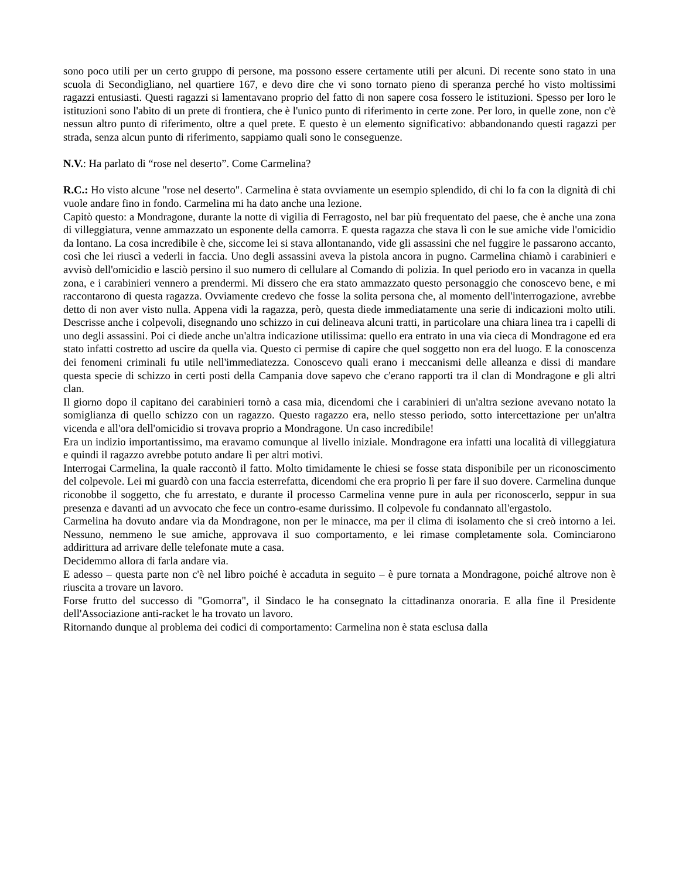sono poco utili per un certo gruppo di persone, ma possono essere certamente utili per alcuni. Di recente sono stato in una scuola di Secondigliano, nel quartiere 167, e devo dire che vi sono tornato pieno di speranza perché ho visto moltissimi ragazzi entusiasti. Questi ragazzi si lamentavano proprio del fatto di non sapere cosa fossero le istituzioni. Spesso per loro le istituzioni sono l'abito di un prete di frontiera, che è l'unico punto di riferimento in certe zone. Per loro, in quelle zone, non c'è nessun altro punto di riferimento, oltre a quel prete. E questo è un elemento significativo: abbandonando questi ragazzi per strada, senza alcun punto di riferimento, sappiamo quali sono le conseguenze.
N.V.: Ha parlato di “rose nel deserto”. Come Carmelina?
R.C.: Ho visto alcune "rose nel deserto". Carmelina è stata ovviamente un esempio splendido, di chi lo fa con la dignità di chi vuole andare fino in fondo. Carmelina mi ha dato anche una lezione.
Capitò questo: a Mondragone, durante la notte di vigilia di Ferragosto, nel bar più frequentato del paese, che è anche una zona di villeggiatura, venne ammazzato un esponente della camorra. E questa ragazza che stava lì con le sue amiche vide l'omicidio da lontano. La cosa incredibile è che, siccome lei si stava allontanando, vide gli assassini che nel fuggire le passarono accanto, così che lei riuscì a vederli in faccia. Uno degli assassini aveva la pistola ancora in pugno. Carmelina chiamò i carabinieri e avvisò dell'omicidio e lasciò persino il suo numero di cellulare al Comando di polizia. In quel periodo ero in vacanza in quella zona, e i carabinieri vennero a prendermi. Mi dissero che era stato ammazzato questo personaggio che conoscevo bene, e mi raccontarono di questa ragazza. Ovviamente credevo che fosse la solita persona che, al momento dell'interrogazione, avrebbe detto di non aver visto nulla. Appena vidi la ragazza, però, questa diede immediatamente una serie di indicazioni molto utili. Descrisse anche i colpevoli, disegnando uno schizzo in cui delineava alcuni tratti, in particolare una chiara linea tra i capelli di uno degli assassini. Poi ci diede anche un'altra indicazione utilissima: quello era entrato in una via cieca di Mondragone ed era stato infatti costretto ad uscire da quella via. Questo ci permise di capire che quel soggetto non era del luogo. E la conoscenza dei fenomeni criminali fu utile nell'immediatezza. Conoscevo quali erano i meccanismi delle alleanza e dissi di mandare questa specie di schizzo in certi posti della Campania dove sapevo che c'erano rapporti tra il clan di Mondragone e gli altri clan.
Il giorno dopo il capitano dei carabinieri tornò a casa mia, dicendomi che i carabinieri di un'altra sezione avevano notato la somiglianza di quello schizzo con un ragazzo. Questo ragazzo era, nello stesso periodo, sotto intercettazione per un'altra vicenda e all'ora dell'omicidio si trovava proprio a Mondragone. Un caso incredibile!
Era un indizio importantissimo, ma eravamo comunque al livello iniziale. Mondragone era infatti una località di villeggiatura e quindi il ragazzo avrebbe potuto andare lì per altri motivi.
Interrogai Carmelina, la quale raccontò il fatto. Molto timidamente le chiesi se fosse stata disponibile per un riconoscimento del colpevole. Lei mi guardò con una faccia esterrefatta, dicendomi che era proprio lì per fare il suo dovere. Carmelina dunque riconobbe il soggetto, che fu arrestato, e durante il processo Carmelina venne pure in aula per riconoscerlo, seppur in sua presenza e davanti ad un avvocato che fece un contro-esame durissimo. Il colpevole fu condannato all'ergastolo.
Carmelina ha dovuto andare via da Mondragone, non per le minacce, ma per il clima di isolamento che si creò intorno a lei. Nessuno, nemmeno le sue amiche, approvava il suo comportamento, e lei rimase completamente sola. Cominciarono addirittura ad arrivare delle telefonate mute a casa.
Decidemmo allora di farla andare via.
E adesso – questa parte non c'è nel libro poiché è accaduta in seguito – è pure tornata a Mondragone, poiché altrove non è riuscita a trovare un lavoro.
Forse frutto del successo di "Gomorra", il Sindaco le ha consegnato la cittadinanza onoraria. E alla fine il Presidente dell'Associazione anti-racket le ha trovato un lavoro.
Ritornando dunque al problema dei codici di comportamento: Carmelina non è stata esclusa dalla